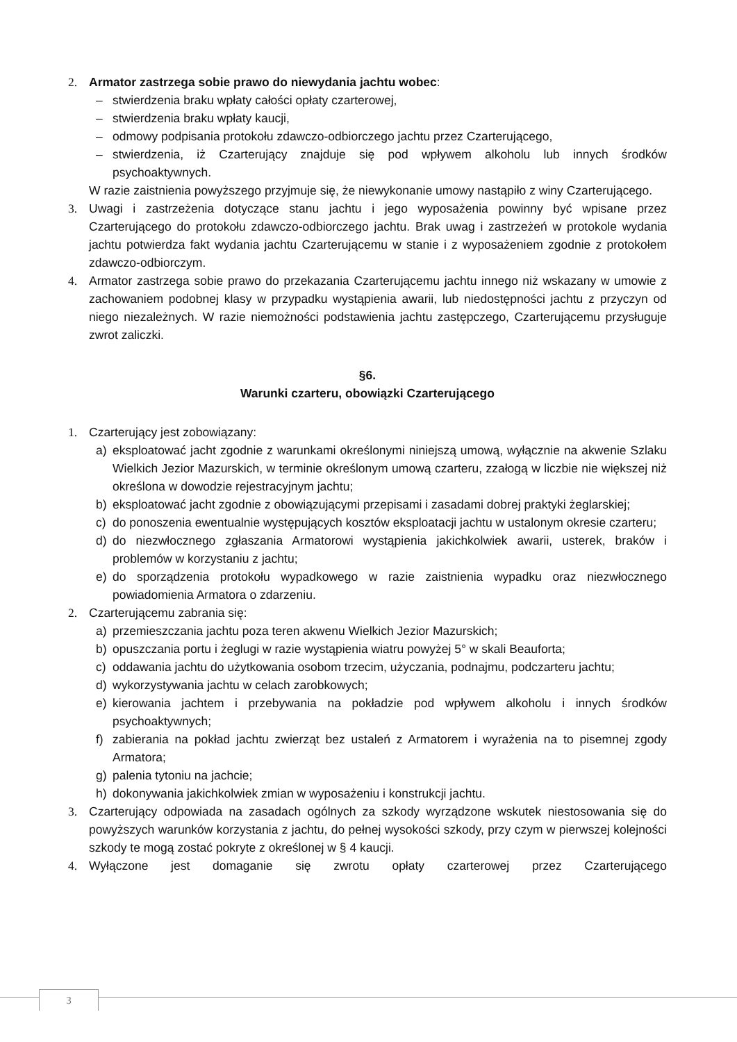2. Armator zastrzega sobie prawo do niewydania jachtu wobec:
– stwierdzenia braku wpłaty całości opłaty czarterowej,
– stwierdzenia braku wpłaty kaucji,
– odmowy podpisania protokołu zdawczo-odbiorczego jachtu przez Czarterującego,
– stwierdzenia, iż Czarterujący znajduje się pod wpływem alkoholu lub innych środków psychoaktywnych.
W razie zaistnienia powyższego przyjmuje się, że niewykonanie umowy nastąpiło z winy Czarterującego.
3. Uwagi i zastrzeżenia dotyczące stanu jachtu i jego wyposażenia powinny być wpisane przez Czarterującego do protokołu zdawczo-odbiorczego jachtu. Brak uwag i zastrzeżeń w protokole wydania jachtu potwierdza fakt wydania jachtu Czarterującemu w stanie i z wyposażeniem zgodnie z protokołem zdawczo-odbiorczym.
4. Armator zastrzega sobie prawo do przekazania Czarterującemu jachtu innego niż wskazany w umowie z zachowaniem podobnej klasy w przypadku wystąpienia awarii, lub niedostępności jachtu z przyczyn od niego niezależnych. W razie niemożności podstawienia jachtu zastępczego, Czarterującemu przysługuje zwrot zaliczki.
§6.
Warunki czarteru, obowiązki Czarterującego
1. Czarterujący jest zobowiązany:
a) eksploatować jacht zgodnie z warunkami określonymi niniejszą umową, wyłącznie na akwenie Szlaku Wielkich Jezior Mazurskich, w terminie określonym umową czarteru, zzałogą w liczbie nie większej niż określona w dowodzie rejestracyjnym jachtu;
b) eksploatować jacht zgodnie z obowiązującymi przepisami i zasadami dobrej praktyki żeglarskiej;
c) do ponoszenia ewentualnie występujących kosztów eksploatacji jachtu w ustalonym okresie czarteru;
d) do niezwłocznego zgłaszania Armatorowi wystąpienia jakichkolwiek awarii, usterek, braków i problemów w korzystaniu z jachtu;
e) do sporządzenia protokołu wypadkowego w razie zaistnienia wypadku oraz niezwłocznego powiadomienia Armatora o zdarzeniu.
2. Czarterującemu zabrania się:
a) przemieszczania jachtu poza teren akwenu Wielkich Jezior Mazurskich;
b) opuszczania portu i żeglugi w razie wystąpienia wiatru powyżej 5° w skali Beauforta;
c) oddawania jachtu do użytkowania osobom trzecim, użyczania, podnajmu, podczarteru jachtu;
d) wykorzystywania jachtu w celach zarobkowych;
e) kierowania jachtem i przebywania na pokładzie pod wpływem alkoholu i innych środków psychoaktywnych;
f) zabierania na pokład jachtu zwierząt bez ustaleń z Armatorem i wyrażenia na to pisemnej zgody Armatora;
g) palenia tytoniu na jachcie;
h) dokonywania jakichkolwiek zmian w wyposażeniu i konstrukcji jachtu.
3. Czarterujący odpowiada na zasadach ogólnych za szkody wyrządzone wskutek niestosowania się do powyższych warunków korzystania z jachtu, do pełnej wysokości szkody, przy czym w pierwszej kolejności szkody te mogą zostać pokryte z określonej w § 4 kaucji.
4. Wyłączone jest domaganie się zwrotu opłaty czarterowej przez Czarterującego
3